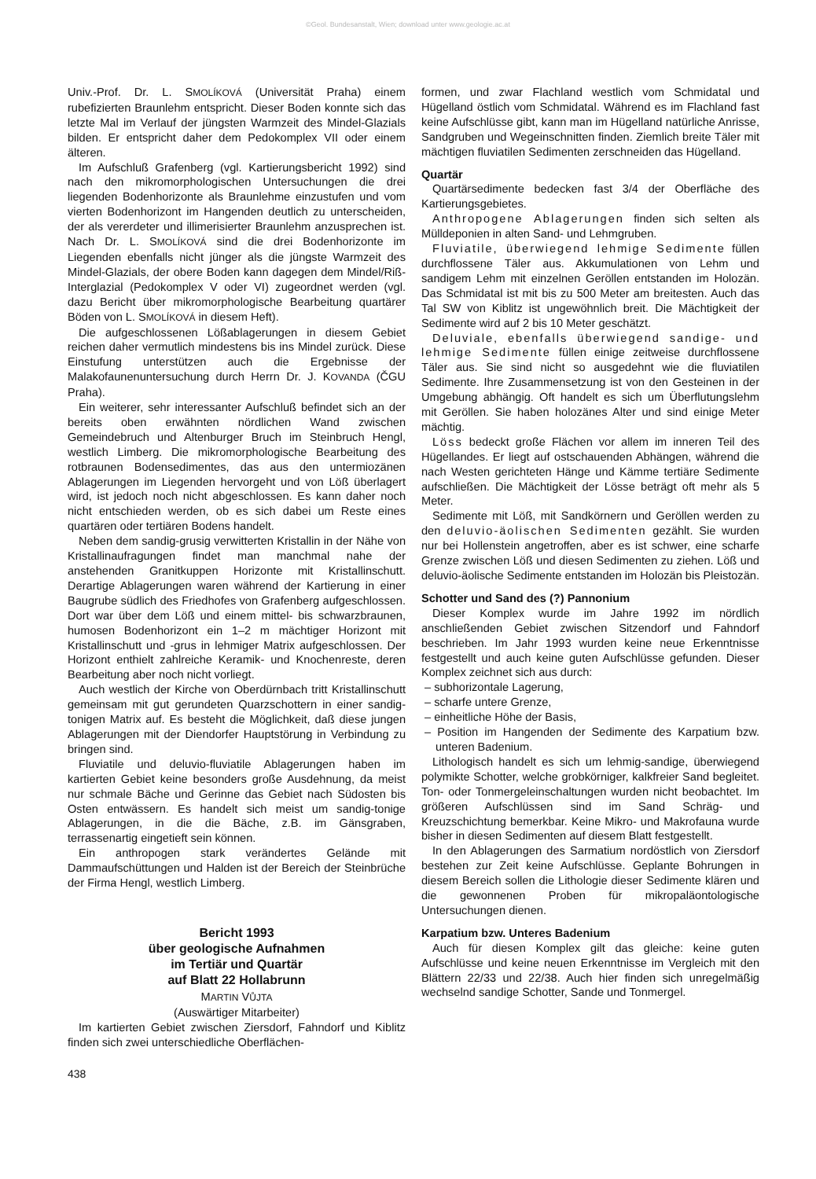©Geol. Bundesanstalt, Wien; download unter www.geologie.ac.at
Univ.-Prof. Dr. L. SMOLÍKOVÁ (Universität Praha) einem rubefizierten Braunlehm entspricht. Dieser Boden konnte sich das letzte Mal im Verlauf der jüngsten Warmzeit des Mindel-Glazials bilden. Er entspricht daher dem Pedokomplex VII oder einem älteren.
Im Aufschluß Grafenberg (vgl. Kartierungsbericht 1992) sind nach den mikromorphologischen Untersuchungen die drei liegenden Bodenhorizonte als Braunlehme einzustufen und vom vierten Bodenhorizont im Hangenden deutlich zu unterscheiden, der als vererdeter und illimerisierter Braunlehm anzusprechen ist. Nach Dr. L. SMOLÍKOVÁ sind die drei Bodenhorizonte im Liegenden ebenfalls nicht jünger als die jüngste Warmzeit des Mindel-Glazials, der obere Boden kann dagegen dem Mindel/Riß-Interglazial (Pedokomplex V oder VI) zugeordnet werden (vgl. dazu Bericht über mikromorphologische Bearbeitung quartärer Böden von L. SMOLÍKOVÁ in diesem Heft).
Die aufgeschlossenen Lößablagerungen in diesem Gebiet reichen daher vermutlich mindestens bis ins Mindel zurück. Diese Einstufung unterstützen auch die Ergebnisse der Malakofaunenuntersuchung durch Herrn Dr. J. KOVANDA (ČGU Praha).
Ein weiterer, sehr interessanter Aufschluß befindet sich an der bereits oben erwähnten nördlichen Wand zwischen Gemeindebruch und Altenburger Bruch im Steinbruch Hengl, westlich Limberg. Die mikromorphologische Bearbeitung des rotbraunen Bodensedimentes, das aus den untermiozänen Ablagerungen im Liegenden hervorgeht und von Löß überlagert wird, ist jedoch noch nicht abgeschlossen. Es kann daher noch nicht entschieden werden, ob es sich dabei um Reste eines quartären oder tertiären Bodens handelt.
Neben dem sandig-grusig verwitterten Kristallin in der Nähe von Kristallinaufragungen findet man manchmal nahe der anstehenden Granitkuppen Horizonte mit Kristallinschutt. Derartige Ablagerungen waren während der Kartierung in einer Baugrube südlich des Friedhofes von Grafenberg aufgeschlossen. Dort war über dem Löß und einem mittel- bis schwarzbraunen, humosen Bodenhorizont ein 1–2 m mächtiger Horizont mit Kristallinschutt und -grus in lehmiger Matrix aufgeschlossen. Der Horizont enthielt zahlreiche Keramik- und Knochenreste, deren Bearbeitung aber noch nicht vorliegt.
Auch westlich der Kirche von Oberdürnbach tritt Kristallinschutt gemeinsam mit gut gerundeten Quarzschottern in einer sandig-tonigen Matrix auf. Es besteht die Möglichkeit, daß diese jungen Ablagerungen mit der Diendorfer Hauptstörung in Verbindung zu bringen sind.
Fluviatile und deluvio-fluviatile Ablagerungen haben im kartierten Gebiet keine besonders große Ausdehnung, da meist nur schmale Bäche und Gerinne das Gebiet nach Südosten bis Osten entwässern. Es handelt sich meist um sandig-tonige Ablagerungen, in die die Bäche, z.B. im Gänsgraben, terrassenartig eingetieft sein können.
Ein anthropogen stark verändertes Gelände mit Dammaufschüttungen und Halden ist der Bereich der Steinbrüche der Firma Hengl, westlich Limberg.
Bericht 1993
über geologische Aufnahmen
im Tertiär und Quartär
auf Blatt 22 Hollabrunn
MARTIN VŮJTA
(Auswärtiger Mitarbeiter)
Im kartierten Gebiet zwischen Ziersdorf, Fahndorf und Kiblitz finden sich zwei unterschiedliche Oberflächen-
formen, und zwar Flachland westlich vom Schmidatal und Hügelland östlich vom Schmidatal. Während es im Flachland fast keine Aufschlüsse gibt, kann man im Hügelland natürliche Anrisse, Sandgruben und Wegeinschnitten finden. Ziemlich breite Täler mit mächtigen fluviatilen Sedimenten zerschneiden das Hügelland.
Quartär
Quartärsedimente bedecken fast 3/4 der Oberfläche des Kartierungsgebietes.
Anthropogene Ablagerungen finden sich selten als Mülldeponien in alten Sand- und Lehmgruben.
Fluviatile, überwiegend lehmige Sedimente füllen durchflossene Täler aus. Akkumulationen von Lehm und sandigem Lehm mit einzelnen Geröllen entstanden im Holozän. Das Schmidatal ist mit bis zu 500 Meter am breitesten. Auch das Tal SW von Kiblitz ist ungewöhnlich breit. Die Mächtigkeit der Sedimente wird auf 2 bis 10 Meter geschätzt.
Deluviale, ebenfalls überwiegend sandige- und lehmige Sedimente füllen einige zeitweise durchflossene Täler aus. Sie sind nicht so ausgedehnt wie die fluviatilen Sedimente. Ihre Zusammensetzung ist von den Gesteinen in der Umgebung abhängig. Oft handelt es sich um Überflutungslehm mit Geröllen. Sie haben holozänes Alter und sind einige Meter mächtig.
Löss bedeckt große Flächen vor allem im inneren Teil des Hügellandes. Er liegt auf ostschauenden Abhängen, während die nach Westen gerichteten Hänge und Kämme tertiäre Sedimente aufschließen. Die Mächtigkeit der Lösse beträgt oft mehr als 5 Meter.
Sedimente mit Löß, mit Sandkörnern und Geröllen werden zu den deluvio-äolischen Sedimenten gezählt. Sie wurden nur bei Hollenstein angetroffen, aber es ist schwer, eine scharfe Grenze zwischen Löß und diesen Sedimenten zu ziehen. Löß und deluvio-äolische Sedimente entstanden im Holozän bis Pleistozän.
Schotter und Sand des (?) Pannonium
Dieser Komplex wurde im Jahre 1992 im nördlich anschließenden Gebiet zwischen Sitzendorf und Fahndorf beschrieben. Im Jahr 1993 wurden keine neue Erkenntnisse festgestellt und auch keine guten Aufschlüsse gefunden. Dieser Komplex zeichnet sich aus durch:
– subhorizontale Lagerung,
– scharfe untere Grenze,
– einheitliche Höhe der Basis,
– Position im Hangenden der Sedimente des Karpatium bzw. unteren Badenium.
Lithologisch handelt es sich um lehmig-sandige, überwiegend polymikte Schotter, welche grobkörniger, kalkfreier Sand begleitet. Ton- oder Tonmergeleinschaltungen wurden nicht beobachtet. Im größeren Aufschlüssen sind im Sand Schräg- und Kreuzschichtung bemerkbar. Keine Mikro- und Makrofauna wurde bisher in diesen Sedimenten auf diesem Blatt festgestellt.
In den Ablagerungen des Sarmatium nordöstlich von Ziersdorf bestehen zur Zeit keine Aufschlüsse. Geplante Bohrungen in diesem Bereich sollen die Lithologie dieser Sedimente klären und die gewonnenen Proben für mikropaläontologische Untersuchungen dienen.
Karpatium bzw. Unteres Badenium
Auch für diesen Komplex gilt das gleiche: keine guten Aufschlüsse und keine neuen Erkenntnisse im Vergleich mit den Blättern 22/33 und 22/38. Auch hier finden sich unregelmäßig wechselnd sandige Schotter, Sande und Tonmergel.
438